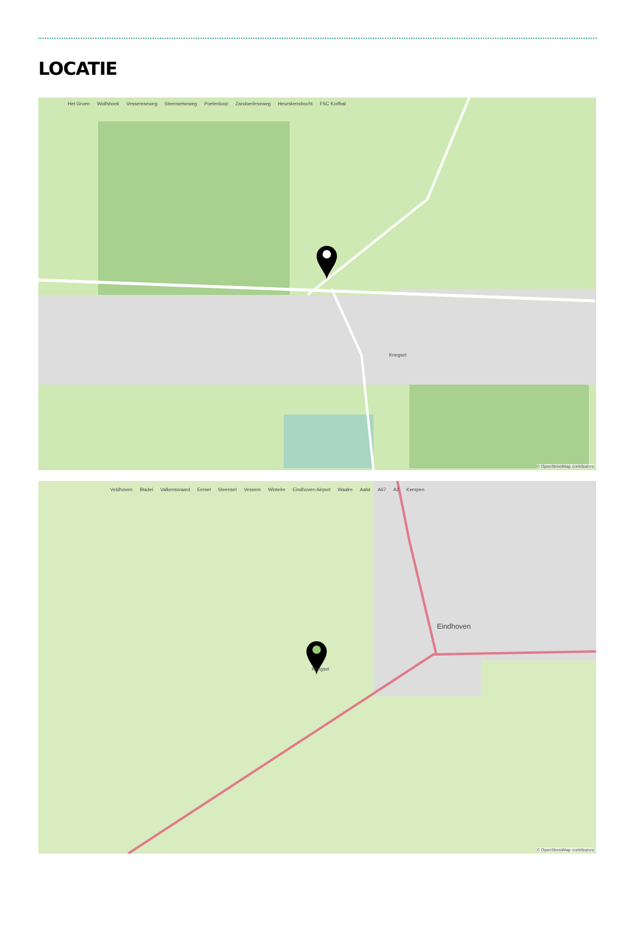LOCATIE
Knegsel Het Groen Wolfshoek Vessemseweg Steenselseweg Poelenloop Zandoerleseweg Heurskensbocht FSC Korfbal
© OpenStreetMap contributors
Eindhoven Knegsel Veldhoven Bladel Valkenswaard Eersel Steensel Vessem Wintelre Eindhoven Airport Waalre Aalst A67 A2 Kempen
© OpenStreetMap contributors